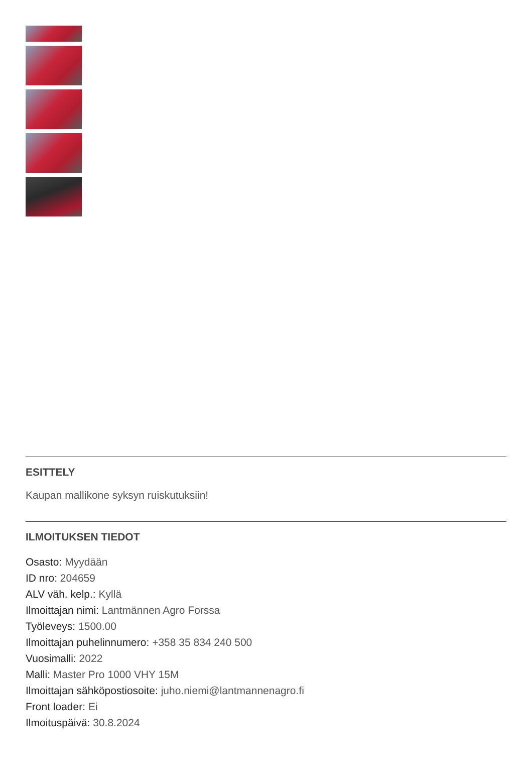ESITTELY
Kaupan mallikone syksyn ruiskutuksiin!
ILMOITUKSEN TIEDOT
Osasto: Myydään
ID nro: 204659
ALV väh. kelp.: Kyllä
Ilmoittajan nimi: Lantmännen Agro Forssa
Työleveys: 1500.00
Ilmoittajan puhelinnumero: +358 35 834 240 500
Vuosimalli: 2022
Malli: Master Pro 1000 VHY 15M
Ilmoittajan sähköpostiosoite: juho.niemi@lantmannenagro.fi
Front loader: Ei
Ilmoituspäivä: 30.8.2024